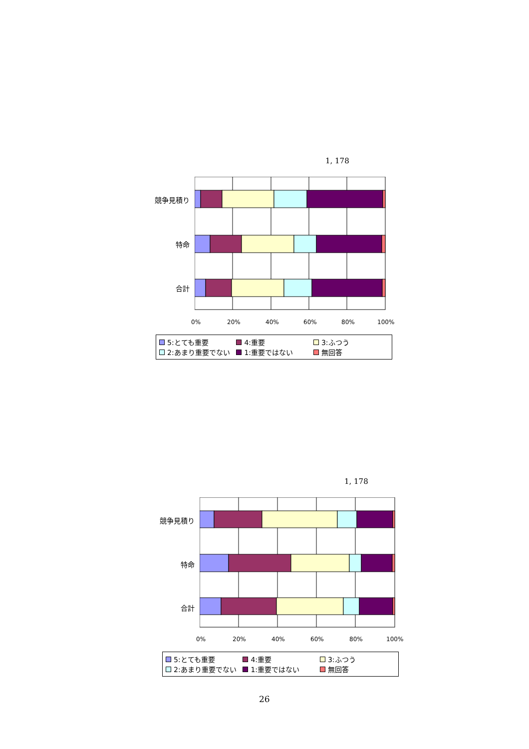1, 178
競争見積り
特命
合計
0% 20% 40% 60% 80% 100%
5:とても重要 4:重要 3:ふつう
2:あまり重要でない 1:重要ではない 無回答
1, 178
競争見積り
特命
合計
0% 20% 40% 60% 80% 100%
5:とても重要 4:重要 3:ふつう
2:あまり重要でない 1:重要ではない 無回答
26